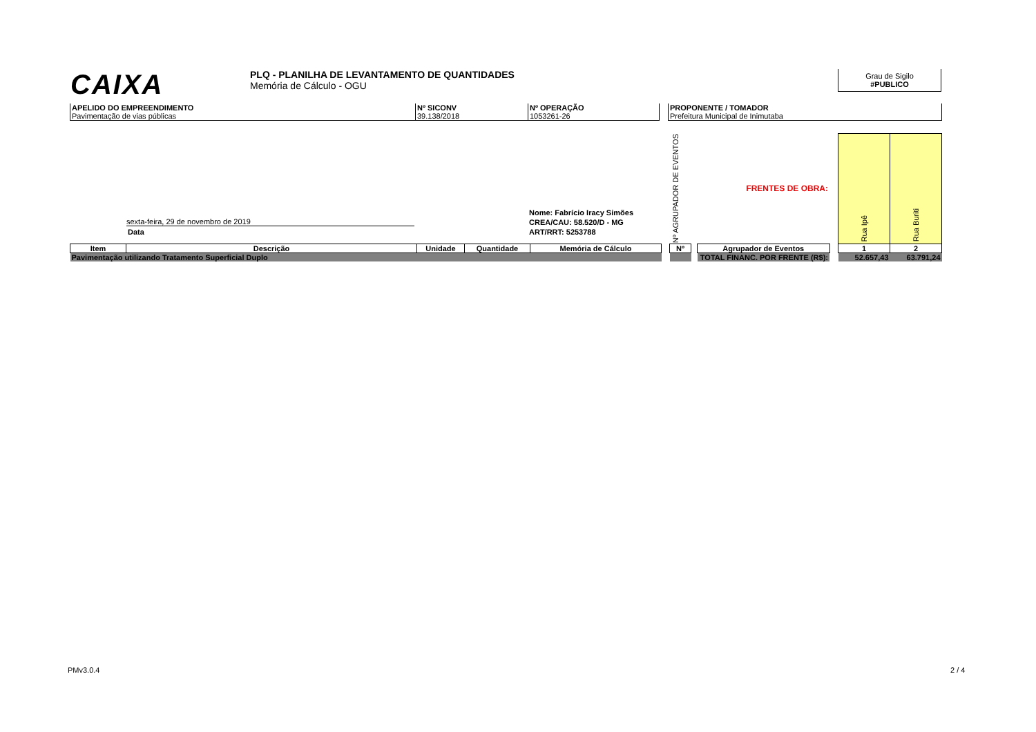CAIXA
PLQ - PLANILHA DE LEVANTAMENTO DE QUANTIDADES
Memória de Cálculo - OGU
Grau de Sigilo
#PUBLICO
| APELIDO DO EMPREENDIMENTO Pavimentação de vias públicas | Nº SICONV 39.138/2018 | Nº OPERAÇÃO 1053261-26 | | PROPONENTE / TOMADOR Prefeitura Municipal de Inimutaba |
| | | | | | | Nº AGRUPADOR DE EVENTOS | | FRENTES DE OBRA: | | Rua Ipê | Rua Buriti |
| Item | Descrição | Unidade | Quantidade | Memória de Cálculo | | Nº | | Agrupador de Eventos | | 1 | 2 |
| Pavimentação utilizando Tratamento Superficial Duplo | | | | | | | | TOTAL FINANC. POR FRENTE (R$): | | 52.657,43 | 63.791,24 |
sexta-feira, 29 de novembro de 2019
Data
Nome: Fabrício Iracy Simões
CREA/CAU: 58.520/D - MG
ART/RRT: 5253788
PMv3.0.4 2 / 4